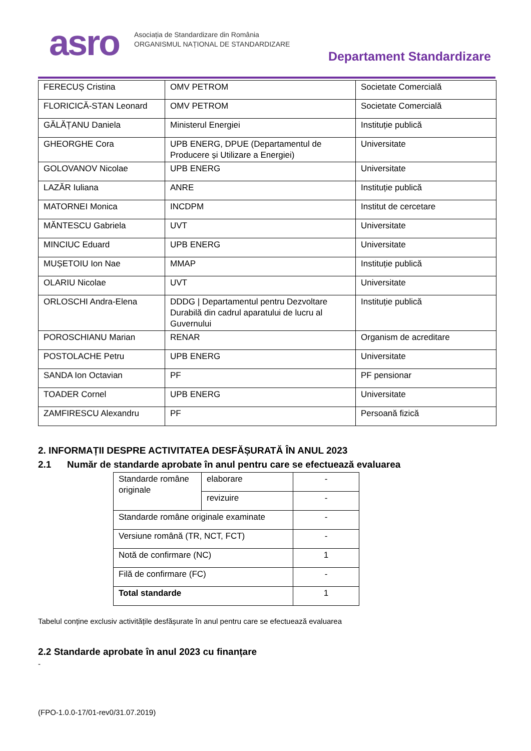asro
Asociația de Standardizare din România
ORGANISMUL NAȚIONAL DE STANDARDIZARE
Departament Standardizare
| FERECUȘ Cristina | OMV PETROM | Societate Comercială |
| FLORICICĂ-STAN Leonard | OMV PETROM | Societate Comercială |
| GĂLĂȚANU Daniela | Ministerul Energiei | Instituție publică |
| GHEORGHE Cora | UPB ENERG, DPUE (Departamentul de Producere și Utilizare a Energiei) | Universitate |
| GOLOVANOV Nicolae | UPB ENERG | Universitate |
| LAZĂR Iuliana | ANRE | Instituție publică |
| MATORNEI Monica | INCDPM | Institut de cercetare |
| MĂNTESCU Gabriela | UVT | Universitate |
| MINCIUC Eduard | UPB ENERG | Universitate |
| MUȘETOIU Ion Nae | MMAP | Instituție publică |
| OLARIU Nicolae | UVT | Universitate |
| ORLOSCHI Andra-Elena | DDDG / Departamentul pentru Dezvoltare Durabilă din cadrul aparatului de lucru al Guvernului | Instituție publică |
| POROSCHIANU Marian | RENAR | Organism de acreditare |
| POSTOLACHE Petru | UPB ENERG | Universitate |
| SANDA Ion Octavian | PF | PF pensionar |
| TOADER Cornel | UPB ENERG | Universitate |
| ZAMFIRESCU Alexandru | PF | Persoană fizică |
2. INFORMAȚII DESPRE ACTIVITATEA DESFĂȘURATĂ ÎN ANUL 2023
2.1 Număr de standarde aprobate în anul pentru care se efectuează evaluarea
| Standarde române originale | elaborare | - |
| | revizuire | - |
| Standarde române originale examinate | | - |
| Versiune română (TR, NCT, FCT) | | - |
| Notă de confirmare (NC) | | 1 |
| Filă de confirmare (FC) | | - |
| Total standarde | | 1 |
Tabelul conține exclusiv activitățile desfășurate în anul pentru care se efectuează evaluarea
2.2 Standarde aprobate în anul 2023 cu finanțare
-
(FPO-1.0.0-17/01-rev0/31.07.2019)